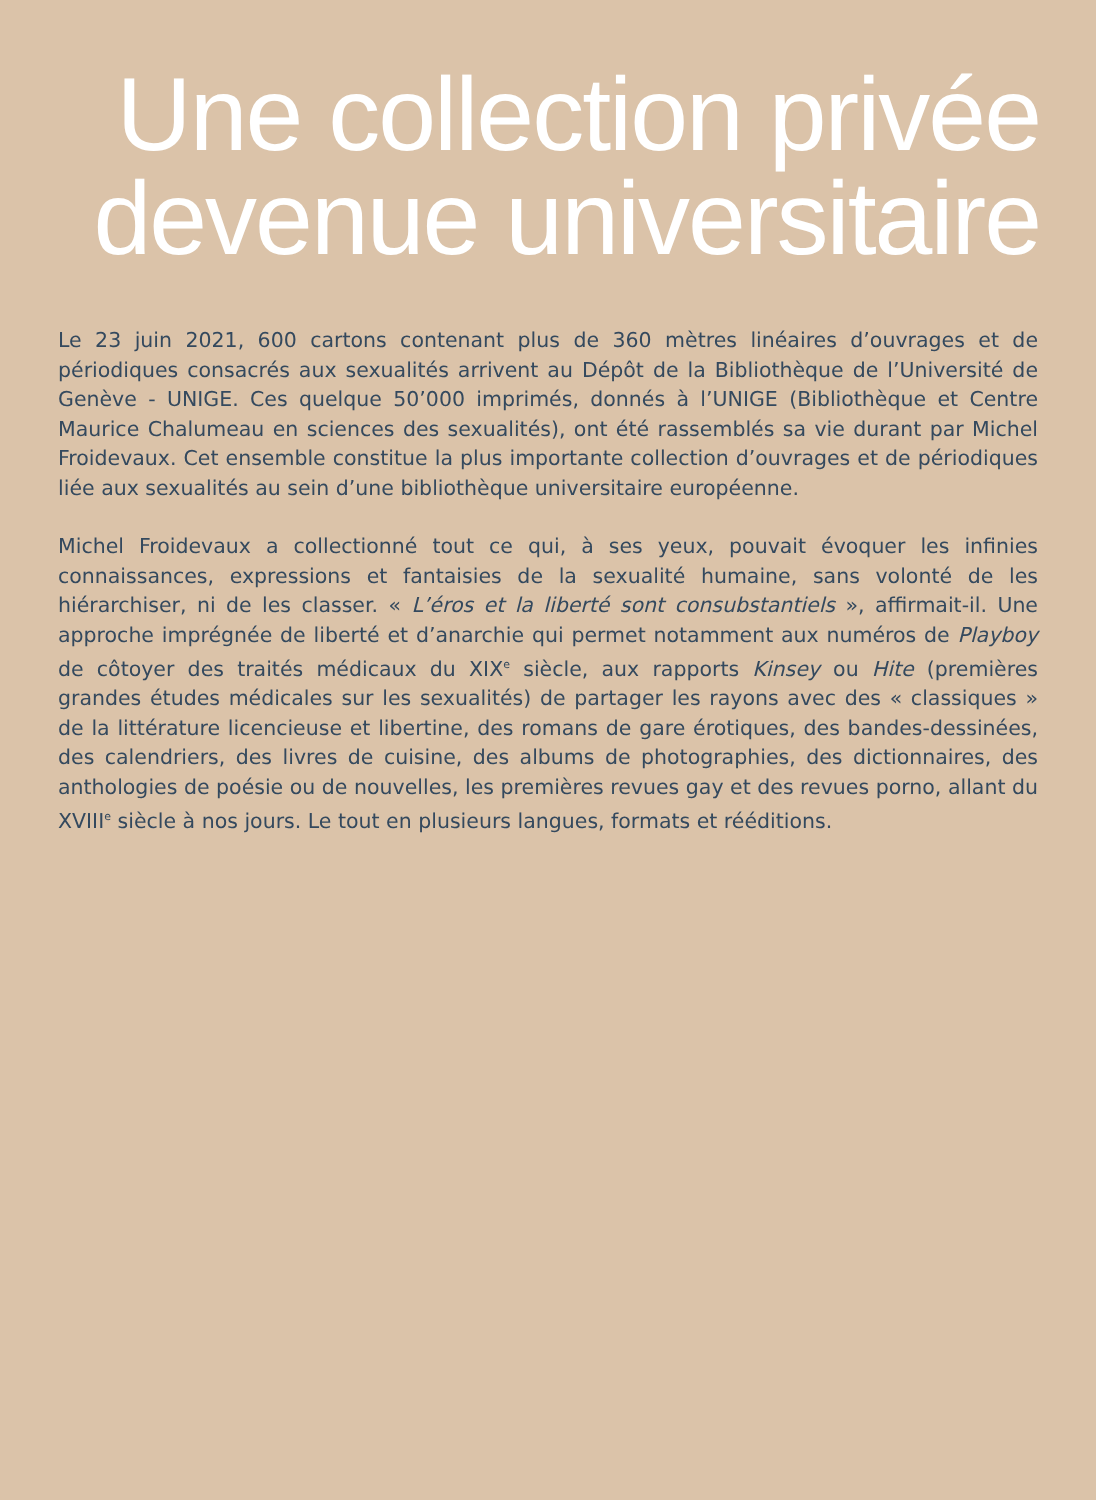Une collection privée
devenue universitaire
Le 23 juin 2021, 600 cartons contenant plus de 360 mètres linéaires d’ouvrages et de périodiques consacrés aux sexualités arrivent au Dépôt de la Bibliothèque de l’Université de Genève - UNIGE. Ces quelque 50’000 imprimés, donnés à l’UNIGE (Bibliothèque et Centre Maurice Chalumeau en sciences des sexualités), ont été rassemblés sa vie durant par Michel Froidevaux. Cet ensemble constitue la plus importante collection d’ouvrages et de périodiques liée aux sexualités au sein d’une bibliothèque universitaire européenne.
Michel Froidevaux a collectionné tout ce qui, à ses yeux, pouvait évoquer les infinies connaissances, expressions et fantaisies de la sexualité humaine, sans volonté de les hiérarchiser, ni de les classer. « L’éros et la liberté sont consubstantiels », affirmait-il. Une approche imprégnée de liberté et d’anarchie qui permet notamment aux numéros de Playboy de côtoyer des traités médicaux du XIX<sup>e</sup> siècle, aux rapports Kinsey ou Hite (premières grandes études médicales sur les sexualités) de partager les rayons avec des « classiques » de la littérature licencieuse et libertine, des romans de gare érotiques, des bandes-dessinées, des calendriers, des livres de cuisine, des albums de photographies, des dictionnaires, des anthologies de poésie ou de nouvelles, les premières revues gay et des revues porno, allant du XVIII<sup>e</sup> siècle à nos jours. Le tout en plusieurs langues, formats et rééditions.